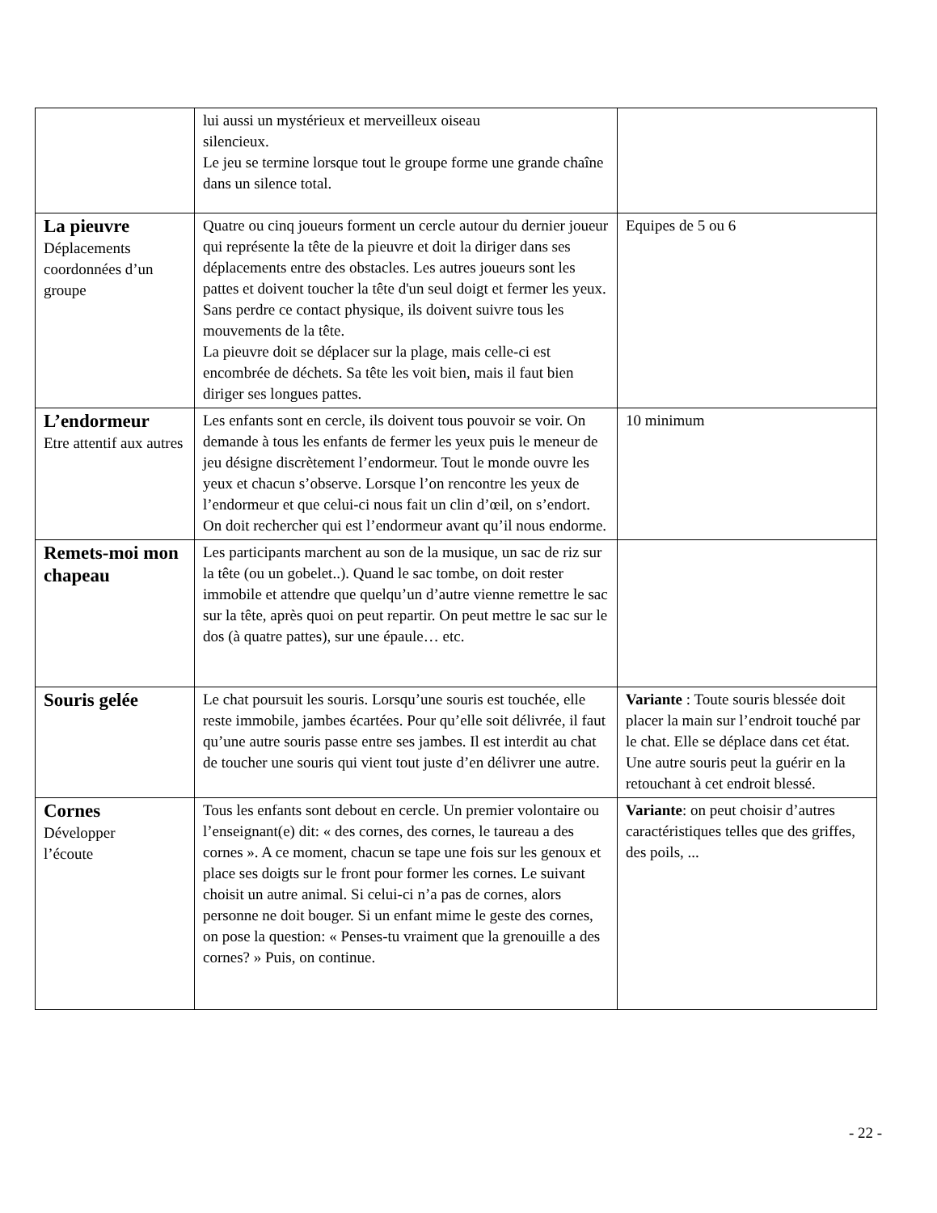| | lui aussi un mystérieux et merveilleux oiseau silencieux. Le jeu se termine lorsque tout le groupe forme une grande chaîne dans un silence total. | |
| La pieuvre Déplacements coordonnées d’un groupe | Quatre ou cinq joueurs forment un cercle autour du dernier joueur qui représente la tête de la pieuvre et doit la diriger dans ses déplacements entre des obstacles. Les autres joueurs sont les pattes et doivent toucher la tête d'un seul doigt et fermer les yeux. Sans perdre ce contact physique, ils doivent suivre tous les mouvements de la tête. La pieuvre doit se déplacer sur la plage, mais celle-ci est encombrée de déchets. Sa tête les voit bien, mais il faut bien diriger ses longues pattes. | Equipes de 5 ou 6 |
| L’endormeur Etre attentif aux autres | Les enfants sont en cercle, ils doivent tous pouvoir se voir. On demande à tous les enfants de fermer les yeux puis le meneur de jeu désigne discrètement l’endormeur. Tout le monde ouvre les yeux et chacun s’observe. Lorsque l’on rencontre les yeux de l’endormeur et que celui-ci nous fait un clin d’œil, on s’endort. On doit rechercher qui est l’endormeur avant qu’il nous endorme. | 10 minimum |
| Remets-moi mon chapeau | Les participants marchent au son de la musique, un sac de riz sur la tête (ou un gobelet..). Quand le sac tombe, on doit rester immobile et attendre que quelqu’un d’autre vienne remettre le sac sur la tête, après quoi on peut repartir. On peut mettre le sac sur le dos (à quatre pattes), sur une épaule… etc. | |
| Souris gelée | Le chat poursuit les souris. Lorsqu’une souris est touchée, elle reste immobile, jambes écartées. Pour qu’elle soit délivrée, il faut qu’une autre souris passe entre ses jambes. Il est interdit au chat de toucher une souris qui vient tout juste d’en délivrer une autre. | Variante : Toute souris blessée doit placer la main sur l’endroit touché par le chat. Elle se déplace dans cet état. Une autre souris peut la guérir en la retouchant à cet endroit blessé. |
| Cornes Développer l’écoute | Tous les enfants sont debout en cercle. Un premier volontaire ou l’enseignant(e) dit: « des cornes, des cornes, le taureau a des cornes ». A ce moment, chacun se tape une fois sur les genoux et place ses doigts sur le front pour former les cornes. Le suivant choisit un autre animal. Si celui-ci n’a pas de cornes, alors personne ne doit bouger. Si un enfant mime le geste des cornes, on pose la question: « Penses-tu vraiment que la grenouille a des cornes? » Puis, on continue. | Variante : on peut choisir d’autres caractéristiques telles que des griffes, des poils, ... |
- 22 -